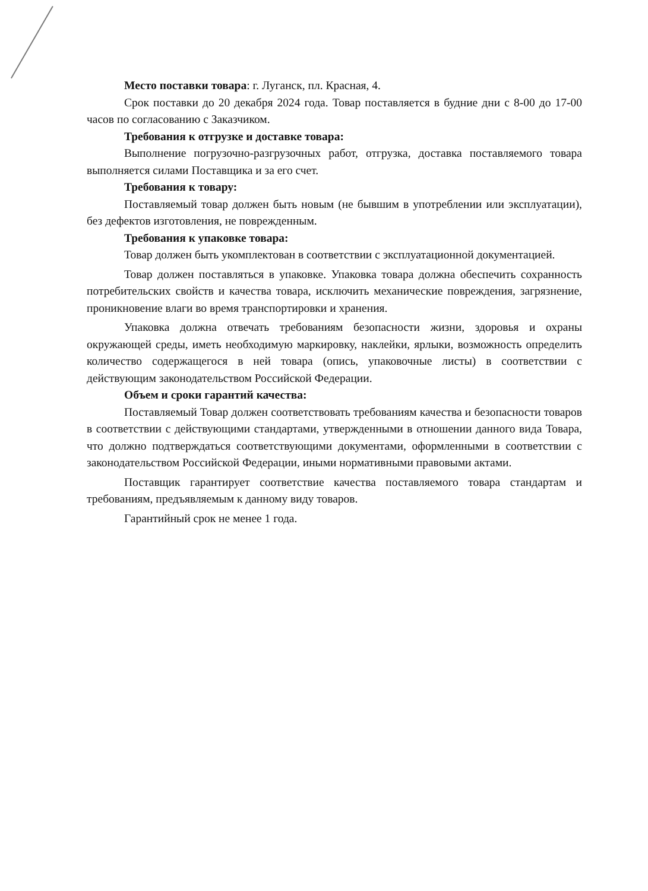Место поставки товара: г. Луганск, пл. Красная, 4.
Срок поставки до 20 декабря 2024 года. Товар поставляется в будние дни с 8-00 до 17-00 часов по согласованию с Заказчиком.
Требования к отгрузке и доставке товара:
Выполнение погрузочно-разгрузочных работ, отгрузка, доставка поставляемого товара выполняется силами Поставщика и за его счет.
Требования к товару:
Поставляемый товар должен быть новым (не бывшим в употреблении или эксплуатации), без дефектов изготовления, не поврежденным.
Требования к упаковке товара:
Товар должен быть укомплектован в соответствии с эксплуатационной документацией.
Товар должен поставляться в упаковке. Упаковка товара должна обеспечить сохранность потребительских свойств и качества товара, исключить механические повреждения, загрязнение, проникновение влаги во время транспортировки и хранения.
Упаковка должна отвечать требованиям безопасности жизни, здоровья и охраны окружающей среды, иметь необходимую маркировку, наклейки, ярлыки, возможность определить количество содержащегося в ней товара (опись, упаковочные листы) в соответствии с действующим законодательством Российской Федерации.
Объем и сроки гарантий качества:
Поставляемый Товар должен соответствовать требованиям качества и безопасности товаров в соответствии с действующими стандартами, утвержденными в отношении данного вида Товара, что должно подтверждаться соответствующими документами, оформленными в соответствии с законодательством Российской Федерации, иными нормативными правовыми актами.
Поставщик гарантирует соответствие качества поставляемого товара стандартам и требованиям, предъявляемым к данному виду товаров.
Гарантийный срок не менее 1 года.